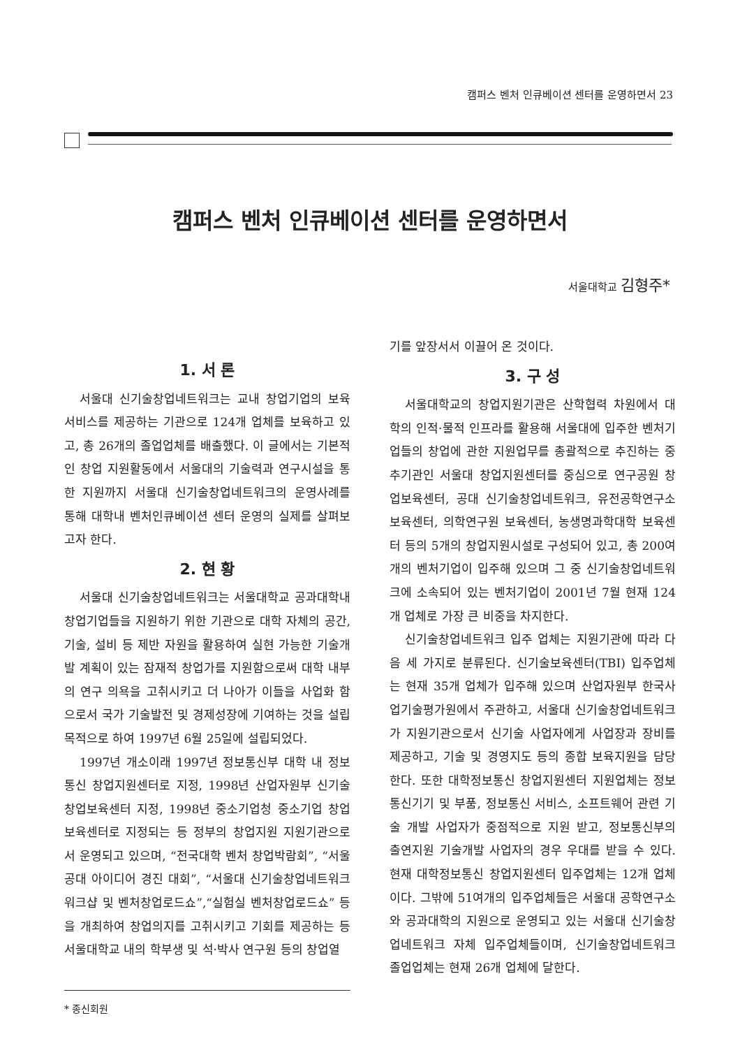캠퍼스 벤처 인큐베이션 센터를 운영하면서 23
캠퍼스 벤처 인큐베이션 센터를 운영하면서
서울대학교 김형주*
1. 서 론
서울대 신기술창업네트워크는 교내 창업기업의 보육서비스를 제공하는 기관으로 124개 업체를 보육하고 있고, 총 26개의 졸업업체를 배출했다. 이 글에서는 기본적인 창업 지원활동에서 서울대의 기술력과 연구시설을 통한 지원까지 서울대 신기술창업네트워크의 운영사례를 통해 대학내 벤처인큐베이션 센터 운영의 실제를 살펴보고자 한다.
2. 현 황
서울대 신기술창업네트워크는 서울대학교 공과대학내 창업기업들을 지원하기 위한 기관으로 대학 자체의 공간, 기술, 설비 등 제반 자원을 활용하여 실현 가능한 기술개발 계획이 있는 잠재적 창업가를 지원함으로써 대학 내부의 연구 의욕을 고취시키고 더 나아가 이들을 사업화 함으로서 국가 기술발전 및 경제성장에 기여하는 것을 설립목적으로 하여 1997년 6월 25일에 설립되었다.
1997년 개소이래 1997년 정보통신부 대학 내 정보통신 창업지원센터로 지정, 1998년 산업자원부 신기술창업보육센터 지정, 1998년 중소기업청 중소기업 창업보육센터로 지정되는 등 정부의 창업지원 지원기관으로서 운영되고 있으며, “전국대학 벤처 창업박람회”, “서울 공대 아이디어 경진 대회”, “서울대 신기술창업네트워크 워크샵 및 벤처창업로드쇼”,“실험실 벤처창업로드쇼” 등을 개최하여 창업의지를 고취시키고 기회를 제공하는 등 서울대학교 내의 학부생 및 석·박사 연구원 등의 창업열
* 종신회원
기를 앞장서서 이끌어 온 것이다.
3. 구 성
서울대학교의 창업지원기관은 산학협력 차원에서 대학의 인적·물적 인프라를 활용해 서울대에 입주한 벤처기업들의 창업에 관한 지원업무를 총괄적으로 추진하는 중추기관인 서울대 창업지원센터를 중심으로 연구공원 창업보육센터, 공대 신기술창업네트워크, 유전공학연구소 보육센터, 의학연구원 보육센터, 농생명과학대학 보육센터 등의 5개의 창업지원시설로 구성되어 있고, 총 200여 개의 벤처기업이 입주해 있으며 그 중 신기술창업네트워크에 소속되어 있는 벤처기업이 2001년 7월 현재 124개 업체로 가장 큰 비중을 차지한다.
신기술창업네트워크 입주 업체는 지원기관에 따라 다음 세 가지로 분류된다. 신기술보육센터(TBI) 입주업체는 현재 35개 업체가 입주해 있으며 산업자원부 한국사업기술평가원에서 주관하고, 서울대 신기술창업네트워크가 지원기관으로서 신기술 사업자에게 사업장과 장비를 제공하고, 기술 및 경영지도 등의 종합 보육지원을 담당한다. 또한 대학정보통신 창업지원센터 지원업체는 정보통신기기 및 부품, 정보통신 서비스, 소프트웨어 관련 기술 개발 사업자가 중점적으로 지원 받고, 정보통신부의 출연지원 기술개발 사업자의 경우 우대를 받을 수 있다. 현재 대학정보통신 창업지원센터 입주업체는 12개 업체이다. 그밖에 51여개의 입주업체들은 서울대 공학연구소와 공과대학의 지원으로 운영되고 있는 서울대 신기술창업네트워크 자체 입주업체들이며, 신기술창업네트워크 졸업업체는 현재 26개 업체에 달한다.